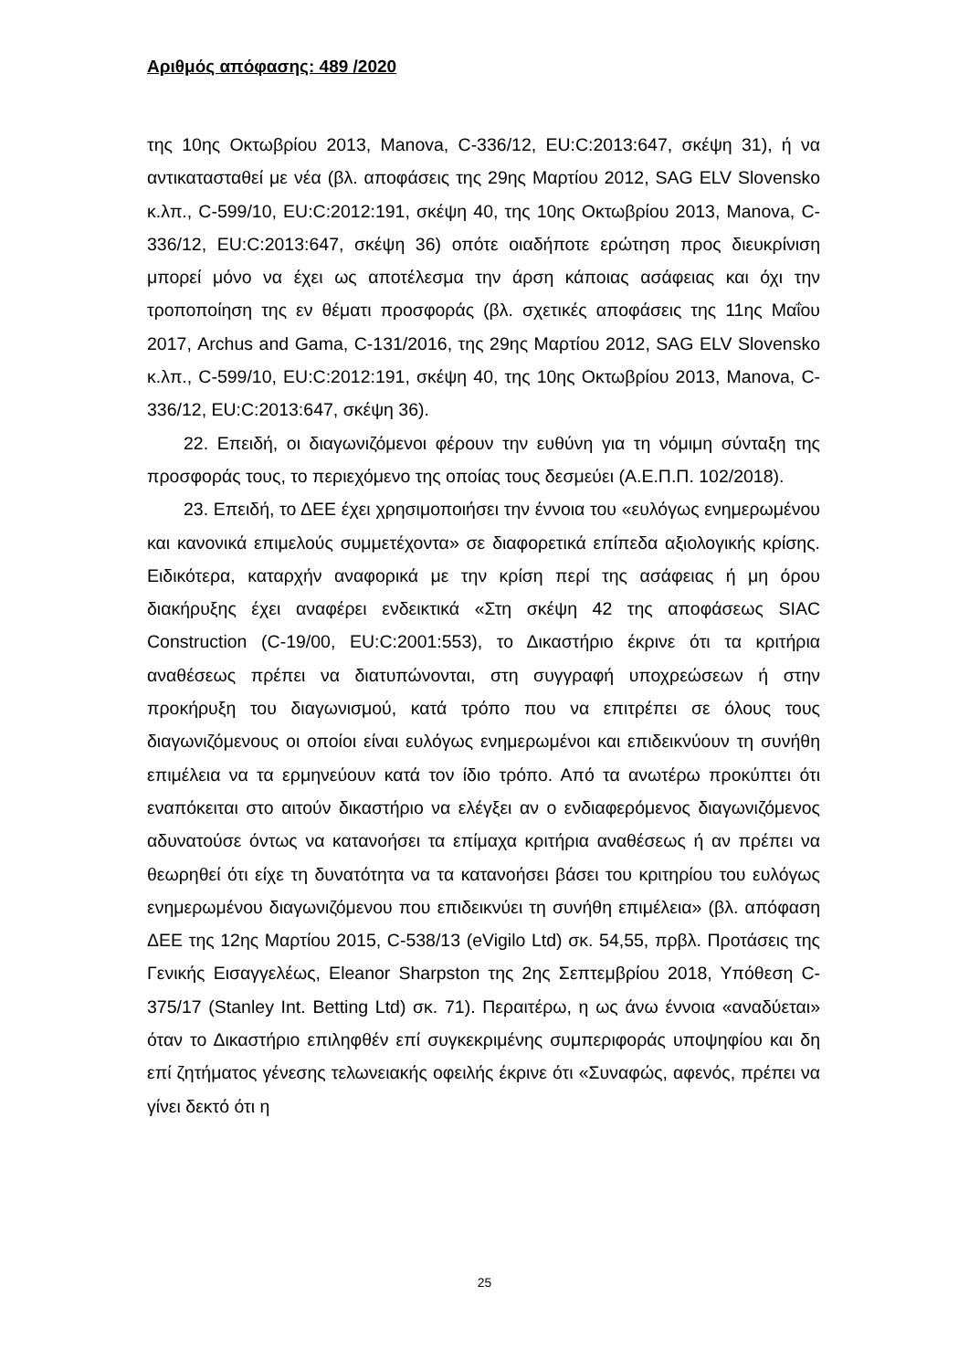Αριθμός απόφασης: 489 /2020
της 10ης Οκτωβρίου 2013, Manova, C-336/12, EU:C:2013:647, σκέψη 31), ή να αντικατασταθεί με νέα (βλ. αποφάσεις της 29ης Μαρτίου 2012, SAG ELV Slovensko κ.λπ., C-599/10, EU:C:2012:191, σκέψη 40, της 10ης Οκτωβρίου 2013, Manova, C-336/12, EU:C:2013:647, σκέψη 36) οπότε οιαδήποτε ερώτηση προς διευκρίνιση μπορεί μόνο να έχει ως αποτέλεσμα την άρση κάποιας ασάφειας και όχι την τροποποίηση της εν θέματι προσφοράς (βλ. σχετικές αποφάσεις της 11ης Μαΐου 2017, Archus and Gama, C-131/2016, της 29ης Μαρτίου 2012, SAG ELV Slovensko κ.λπ., C-599/10, EU:C:2012:191, σκέψη 40, της 10ης Οκτωβρίου 2013, Manova, C- 336/12, EU:C:2013:647, σκέψη 36).
22. Επειδή, οι διαγωνιζόμενοι φέρουν την ευθύνη για τη νόμιμη σύνταξη της προσφοράς τους, το περιεχόμενο της οποίας τους δεσμεύει (Α.Ε.Π.Π. 102/2018).
23. Επειδή, το ΔΕΕ έχει χρησιμοποιήσει την έννοια του «ευλόγως ενημερωμένου και κανονικά επιμελούς συμμετέχοντα» σε διαφορετικά επίπεδα αξιολογικής κρίσης. Ειδικότερα, καταρχήν αναφορικά με την κρίση περί της ασάφειας ή μη όρου διακήρυξης έχει αναφέρει ενδεικτικά «Στη σκέψη 42 της αποφάσεως SIAC Construction (C-19/00, EU:C:2001:553), το Δικαστήριο έκρινε ότι τα κριτήρια αναθέσεως πρέπει να διατυπώνονται, στη συγγραφή υποχρεώσεων ή στην προκήρυξη του διαγωνισμού, κατά τρόπο που να επιτρέπει σε όλους τους διαγωνιζόμενους οι οποίοι είναι ευλόγως ενημερωμένοι και επιδεικνύουν τη συνήθη επιμέλεια να τα ερμηνεύουν κατά τον ίδιο τρόπο. Από τα ανωτέρω προκύπτει ότι εναπόκειται στο αιτούν δικαστήριο να ελέγξει αν ο ενδιαφερόμενος διαγωνιζόμενος αδυνατούσε όντως να κατανοήσει τα επίμαχα κριτήρια αναθέσεως ή αν πρέπει να θεωρηθεί ότι είχε τη δυνατότητα να τα κατανοήσει βάσει του κριτηρίου του ευλόγως ενημερωμένου διαγωνιζόμενου που επιδεικνύει τη συνήθη επιμέλεια» (βλ. απόφαση ΔΕΕ της 12ης Μαρτίου 2015, C-538/13 (eVigilo Ltd) σκ. 54,55, πρβλ. Προτάσεις της Γενικής Εισαγγελέως, Eleanor Sharpston της 2ης Σεπτεμβρίου 2018, Υπόθεση C-375/17 (Stanley Int. Betting Ltd) σκ. 71). Περαιτέρω, η ως άνω έννοια «αναδύεται» όταν το Δικαστήριο επιληφθέν επί συγκεκριμένης συμπεριφοράς υποψηφίου και δη επί ζητήματος γένεσης τελωνειακής οφειλής έκρινε ότι «Συναφώς, αφενός, πρέπει να γίνει δεκτό ότι η
25